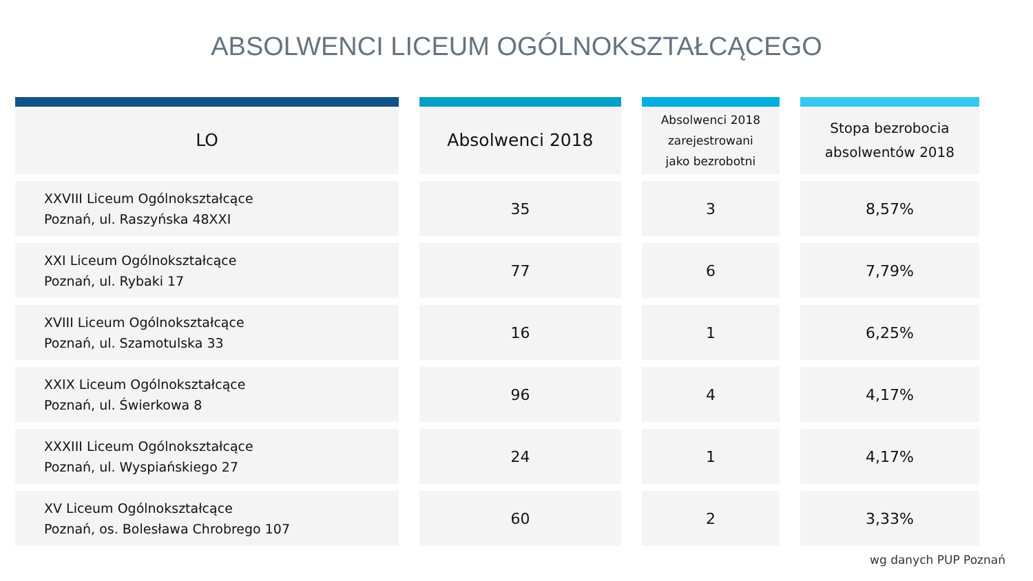ABSOLWENCI LICEUM OGÓLNOKSZTAŁCĄCEGO
| LO | Absolwenci 2018 | Absolwenci 2018 zarejestrowani jako bezrobotni | Stopa bezrobocia absolwentów 2018 |
| --- | --- | --- | --- |
| XXVIII Liceum Ogólnokształcące Poznań, ul. Raszyńska 48XXI | 35 | 3 | 8,57% |
| XXI Liceum Ogólnokształcące Poznań, ul. Rybaki 17 | 77 | 6 | 7,79% |
| XVIII Liceum Ogólnokształcące Poznań, ul. Szamotulska 33 | 16 | 1 | 6,25% |
| XXIX Liceum Ogólnokształcące Poznań, ul. Świerkowa 8 | 96 | 4 | 4,17% |
| XXXIII Liceum Ogólnokształcące Poznań, ul. Wyspiańskiego 27 | 24 | 1 | 4,17% |
| XV Liceum Ogólnokształcące Poznań, os. Bolesława Chrobrego 107 | 60 | 2 | 3,33% |
wg danych PUP Poznań